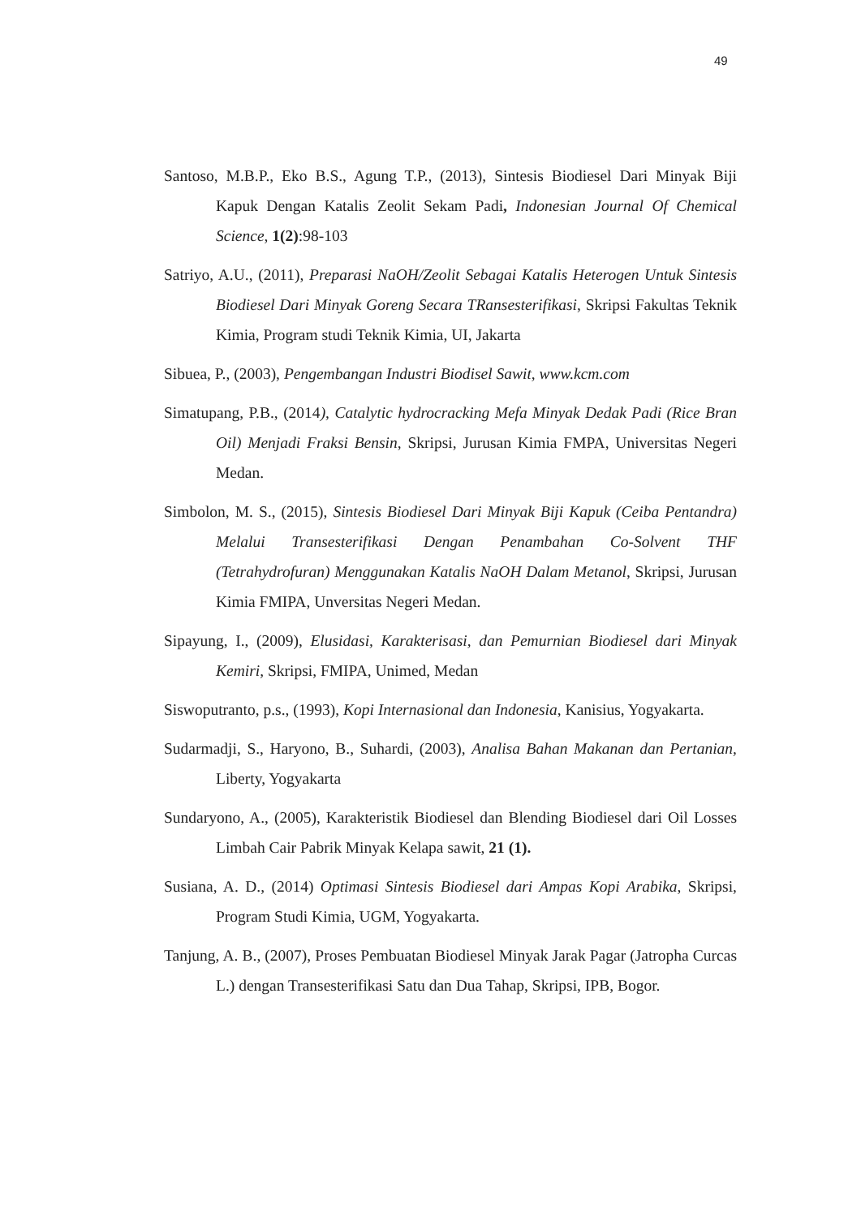49
Santoso, M.B.P., Eko B.S., Agung T.P., (2013), Sintesis Biodiesel Dari Minyak Biji Kapuk Dengan Katalis Zeolit Sekam Padi, Indonesian Journal Of Chemical Science, 1(2):98-103
Satriyo, A.U., (2011), Preparasi NaOH/Zeolit Sebagai Katalis Heterogen Untuk Sintesis Biodiesel Dari Minyak Goreng Secara TRansesterifikasi, Skripsi Fakultas Teknik Kimia, Program studi Teknik Kimia, UI, Jakarta
Sibuea, P., (2003), Pengembangan Industri Biodisel Sawit, www.kcm.com
Simatupang, P.B., (2014), Catalytic hydrocracking Mefa Minyak Dedak Padi (Rice Bran Oil) Menjadi Fraksi Bensin, Skripsi, Jurusan Kimia FMPA, Universitas Negeri Medan.
Simbolon, M. S., (2015), Sintesis Biodiesel Dari Minyak Biji Kapuk (Ceiba Pentandra) Melalui Transesterifikasi Dengan Penambahan Co-Solvent THF (Tetrahydrofuran) Menggunakan Katalis NaOH Dalam Metanol, Skripsi, Jurusan Kimia FMIPA, Unversitas Negeri Medan.
Sipayung, I., (2009), Elusidasi, Karakterisasi, dan Pemurnian Biodiesel dari Minyak Kemiri, Skripsi, FMIPA, Unimed, Medan
Siswoputranto, p.s., (1993), Kopi Internasional dan Indonesia, Kanisius, Yogyakarta.
Sudarmadji, S., Haryono, B., Suhardi, (2003), Analisa Bahan Makanan dan Pertanian, Liberty, Yogyakarta
Sundaryono, A., (2005), Karakteristik Biodiesel dan Blending Biodiesel dari Oil Losses Limbah Cair Pabrik Minyak Kelapa sawit, 21 (1).
Susiana, A. D., (2014) Optimasi Sintesis Biodiesel dari Ampas Kopi Arabika, Skripsi, Program Studi Kimia, UGM, Yogyakarta.
Tanjung, A. B., (2007), Proses Pembuatan Biodiesel Minyak Jarak Pagar (Jatropha Curcas L.) dengan Transesterifikasi Satu dan Dua Tahap, Skripsi, IPB, Bogor.